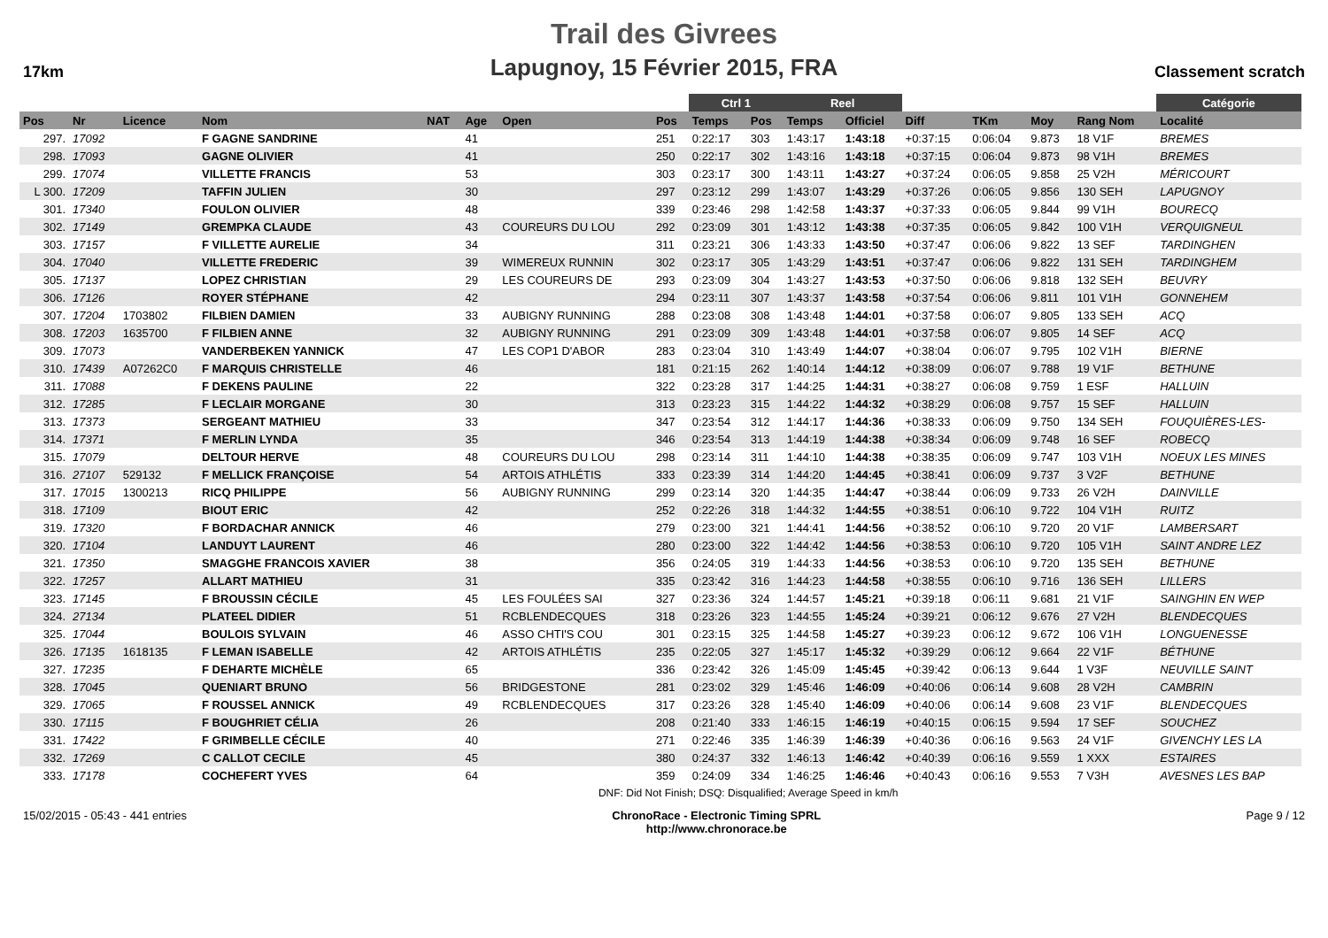17km
Trail des Givrees
Lapugnoy, 15 Février 2015, FRA
Classement scratch
| | | | | | | | | Ctrl 1 | | Reel | | | | | | Catégorie | |
| --- | --- | --- | --- | --- | --- | --- | --- | --- | --- | --- | --- | --- | --- | --- | --- | --- | --- |
| Pos | Nr | Licence | Nom | NAT | Age | Open | Pos | Temps | Pos | Temps | Officiel | Diff | TKm | Moy | Rang Nom | Localité | |
| 297. | 17092 | | F GAGNE SANDRINE | | 41 | | 251 | 0:22:17 | 303 | 1:43:17 | 1:43:18 | +0:37:15 | 0:06:04 | 9.873 | 18 V1F | BREMES | |
| 298. | 17093 | | GAGNE OLIVIER | | 41 | | 250 | 0:22:17 | 302 | 1:43:16 | 1:43:18 | +0:37:15 | 0:06:04 | 9.873 | 98 V1H | BREMES | |
| 299. | 17074 | | VILLETTE FRANCIS | | 53 | | 303 | 0:23:17 | 300 | 1:43:11 | 1:43:27 | +0:37:24 | 0:06:05 | 9.858 | 25 V2H | MÉRICOURT | |
| L 300. | 17209 | | TAFFIN JULIEN | | 30 | | 297 | 0:23:12 | 299 | 1:43:07 | 1:43:29 | +0:37:26 | 0:06:05 | 9.856 | 130 SEH | LAPUGNOY | |
| 301. | 17340 | | FOULON OLIVIER | | 48 | | 339 | 0:23:46 | 298 | 1:42:58 | 1:43:37 | +0:37:33 | 0:06:05 | 9.844 | 99 V1H | BOURECQ | |
| 302. | 17149 | | GREMPKA CLAUDE | | 43 | COUREURS DU LOU | 292 | 0:23:09 | 301 | 1:43:12 | 1:43:38 | +0:37:35 | 0:06:05 | 9.842 | 100 V1H | VERQUIGNEUL | |
| 303. | 17157 | | F VILLETTE AURELIE | | 34 | | 311 | 0:23:21 | 306 | 1:43:33 | 1:43:50 | +0:37:47 | 0:06:06 | 9.822 | 13 SEF | TARDINGHEN | |
| 304. | 17040 | | VILLETTE FREDERIC | | 39 | WIMEREUX RUNNIN | 302 | 0:23:17 | 305 | 1:43:29 | 1:43:51 | +0:37:47 | 0:06:06 | 9.822 | 131 SEH | TARDINGHEM | |
| 305. | 17137 | | LOPEZ CHRISTIAN | | 29 | LES COUREURS DE | 293 | 0:23:09 | 304 | 1:43:27 | 1:43:53 | +0:37:50 | 0:06:06 | 9.818 | 132 SEH | BEUVRY | |
| 306. | 17126 | | ROYER STÉPHANE | | 42 | | 294 | 0:23:11 | 307 | 1:43:37 | 1:43:58 | +0:37:54 | 0:06:06 | 9.811 | 101 V1H | GONNEHEM | |
| 307. | 17204 | 1703802 | FILBIEN DAMIEN | | 33 | AUBIGNY RUNNING | 288 | 0:23:08 | 308 | 1:43:48 | 1:44:01 | +0:37:58 | 0:06:07 | 9.805 | 133 SEH | ACQ | |
| 308. | 17203 | 1635700 | F FILBIEN ANNE | | 32 | AUBIGNY RUNNING | 291 | 0:23:09 | 309 | 1:43:48 | 1:44:01 | +0:37:58 | 0:06:07 | 9.805 | 14 SEF | ACQ | |
| 309. | 17073 | | VANDERBEKEN YANNICK | | 47 | LES COP1 D'ABOR | 283 | 0:23:04 | 310 | 1:43:49 | 1:44:07 | +0:38:04 | 0:06:07 | 9.795 | 102 V1H | BIERNE | |
| 310. | 17439 | A07262C0 | F MARQUIS CHRISTELLE | | 46 | | 181 | 0:21:15 | 262 | 1:40:14 | 1:44:12 | +0:38:09 | 0:06:07 | 9.788 | 19 V1F | BETHUNE | |
| 311. | 17088 | | F DEKENS PAULINE | | 22 | | 322 | 0:23:28 | 317 | 1:44:25 | 1:44:31 | +0:38:27 | 0:06:08 | 9.759 | 1 ESF | HALLUIN | |
| 312. | 17285 | | F LECLAIR MORGANE | | 30 | | 313 | 0:23:23 | 315 | 1:44:22 | 1:44:32 | +0:38:29 | 0:06:08 | 9.757 | 15 SEF | HALLUIN | |
| 313. | 17373 | | SERGEANT MATHIEU | | 33 | | 347 | 0:23:54 | 312 | 1:44:17 | 1:44:36 | +0:38:33 | 0:06:09 | 9.750 | 134 SEH | FOUQUIÈRES-LES- | |
| 314. | 17371 | | F MERLIN LYNDA | | 35 | | 346 | 0:23:54 | 313 | 1:44:19 | 1:44:38 | +0:38:34 | 0:06:09 | 9.748 | 16 SEF | ROBECQ | |
| 315. | 17079 | | DELTOUR HERVE | | 48 | COUREURS DU LOU | 298 | 0:23:14 | 311 | 1:44:10 | 1:44:38 | +0:38:35 | 0:06:09 | 9.747 | 103 V1H | NOEUX LES MINES | |
| 316. | 27107 | 529132 | F MELLICK FRANÇOISE | | 54 | ARTOIS ATHLÉTIS | 333 | 0:23:39 | 314 | 1:44:20 | 1:44:45 | +0:38:41 | 0:06:09 | 9.737 | 3 V2F | BETHUNE | |
| 317. | 17015 | 1300213 | RICQ PHILIPPE | | 56 | AUBIGNY RUNNING | 299 | 0:23:14 | 320 | 1:44:35 | 1:44:47 | +0:38:44 | 0:06:09 | 9.733 | 26 V2H | DAINVILLE | |
| 318. | 17109 | | BIOUT ERIC | | 42 | | 252 | 0:22:26 | 318 | 1:44:32 | 1:44:55 | +0:38:51 | 0:06:10 | 9.722 | 104 V1H | RUITZ | |
| 319. | 17320 | | F BORDACHAR ANNICK | | 46 | | 279 | 0:23:00 | 321 | 1:44:41 | 1:44:56 | +0:38:52 | 0:06:10 | 9.720 | 20 V1F | LAMBERSART | |
| 320. | 17104 | | LANDUYT LAURENT | | 46 | | 280 | 0:23:00 | 322 | 1:44:42 | 1:44:56 | +0:38:53 | 0:06:10 | 9.720 | 105 V1H | SAINT ANDRE LEZ | |
| 321. | 17350 | | SMAGGHE FRANCOIS XAVIER | | 38 | | 356 | 0:24:05 | 319 | 1:44:33 | 1:44:56 | +0:38:53 | 0:06:10 | 9.720 | 135 SEH | BETHUNE | |
| 322. | 17257 | | ALLART MATHIEU | | 31 | | 335 | 0:23:42 | 316 | 1:44:23 | 1:44:58 | +0:38:55 | 0:06:10 | 9.716 | 136 SEH | LILLERS | |
| 323. | 17145 | | F BROUSSIN CÉCILE | | 45 | LES FOULÉES SAI | 327 | 0:23:36 | 324 | 1:44:57 | 1:45:21 | +0:39:18 | 0:06:11 | 9.681 | 21 V1F | SAINGHIN EN WEP | |
| 324. | 27134 | | PLATEEL DIDIER | | 51 | RCBLENDECQUES | 318 | 0:23:26 | 323 | 1:44:55 | 1:45:24 | +0:39:21 | 0:06:12 | 9.676 | 27 V2H | BLENDECQUES | |
| 325. | 17044 | | BOULOIS SYLVAIN | | 46 | ASSO CHTI'S COU | 301 | 0:23:15 | 325 | 1:44:58 | 1:45:27 | +0:39:23 | 0:06:12 | 9.672 | 106 V1H | LONGUENESSE | |
| 326. | 17135 | 1618135 | F LEMAN ISABELLE | | 42 | ARTOIS ATHLÉTIS | 235 | 0:22:05 | 327 | 1:45:17 | 1:45:32 | +0:39:29 | 0:06:12 | 9.664 | 22 V1F | BÉTHUNE | |
| 327. | 17235 | | F DEHARTE MICHÈLE | | 65 | | 336 | 0:23:42 | 326 | 1:45:09 | 1:45:45 | +0:39:42 | 0:06:13 | 9.644 | 1 V3F | NEUVILLE SAINT | |
| 328. | 17045 | | QUENIART BRUNO | | 56 | BRIDGESTONE | 281 | 0:23:02 | 329 | 1:45:46 | 1:46:09 | +0:40:06 | 0:06:14 | 9.608 | 28 V2H | CAMBRIN | |
| 329. | 17065 | | F ROUSSEL ANNICK | | 49 | RCBLENDECQUES | 317 | 0:23:26 | 328 | 1:45:40 | 1:46:09 | +0:40:06 | 0:06:14 | 9.608 | 23 V1F | BLENDECQUES | |
| 330. | 17115 | | F BOUGHRIET CÉLIA | | 26 | | 208 | 0:21:40 | 333 | 1:46:15 | 1:46:19 | +0:40:15 | 0:06:15 | 9.594 | 17 SEF | SOUCHEZ | |
| 331. | 17422 | | F GRIMBELLE CÉCILE | | 40 | | 271 | 0:22:46 | 335 | 1:46:39 | 1:46:39 | +0:40:36 | 0:06:16 | 9.563 | 24 V1F | GIVENCHY LES LA | |
| 332. | 17269 | | C CALLOT CECILE | | 45 | | 380 | 0:24:37 | 332 | 1:46:13 | 1:46:42 | +0:40:39 | 0:06:16 | 9.559 | 1 XXX | ESTAIRES | |
| 333. | 17178 | | COCHEFERT YVES | | 64 | | 359 | 0:24:09 | 334 | 1:46:25 | 1:46:46 | +0:40:43 | 0:06:16 | 9.553 | 7 V3H | AVESNES LES BAP | |
| | | | | | | DNF: Did Not Finish; DSQ: Disqualified; Average Speed in km/h | | | | | | | | | | | |
15/02/2015 - 05:43 - 441 entries ChronoRace - Electronic Timing SPRL
http://www.chronorace.be Page 9 / 12